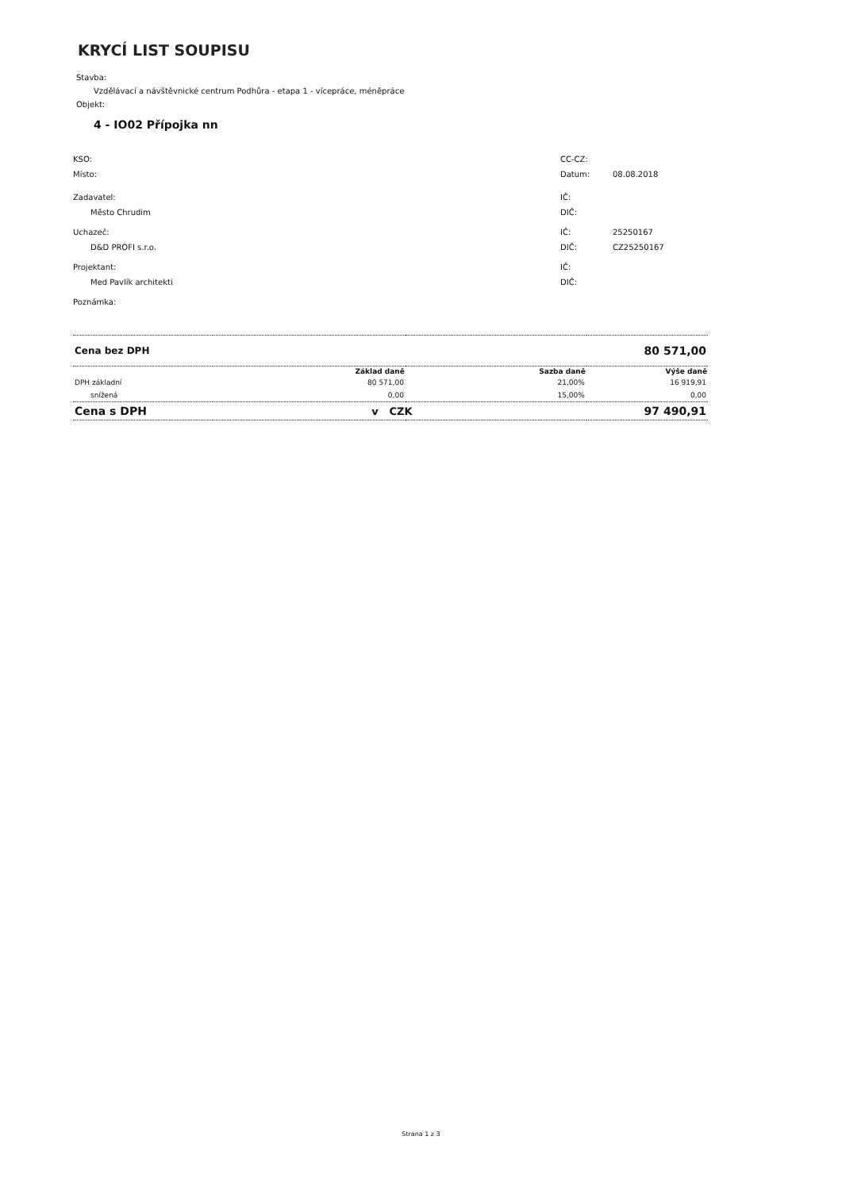KRYCÍ LIST SOUPISU
Stavba:
Vzdělávací a návštěvnické centrum Podhůra - etapa 1 - vícepráce, méněpráce
Objekt:
4 - IO02 Přípojka nn
KSO:
Místo:
Zadavatel:
Město Chrudim
Uchazeč:
D&D PROFI s.r.o.
Projektant:
Med Pavlík architekti
Poznámka:
CC-CZ:
Datum: 08.08.2018
IČ:
DIČ:
IČ: 25250167
DIČ: CZ25250167
IČ:
DIČ:
| Cena bez DPH | | | 80 571,00 |
| | Základ daně | Sazba daně | Výše daně |
| DPH základní | 80 571,00 | 21,00% | 16 919,91 |
| snížená | 0,00 | 15,00% | 0,00 |
| Cena s DPH | v CZK | | 97 490,91 |
Strana 1 z 3